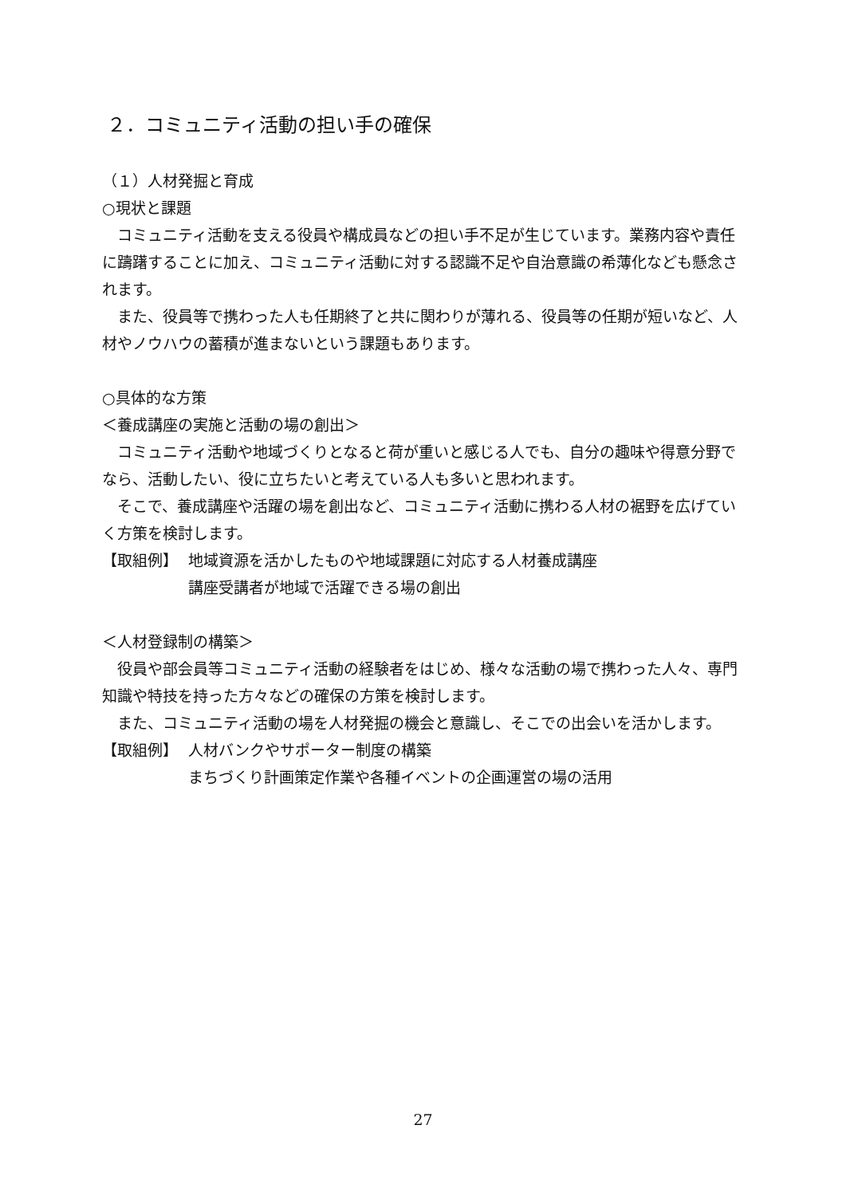２．コミュニティ活動の担い手の確保
（１）人材発掘と育成
○現状と課題
コミュニティ活動を支える役員や構成員などの担い手不足が生じています。業務内容や責任に躊躇することに加え、コミュニティ活動に対する認識不足や自治意識の希薄化なども懸念されます。
また、役員等で携わった人も任期終了と共に関わりが薄れる、役員等の任期が短いなど、人材やノウハウの蓄積が進まないという課題もあります。
○具体的な方策
＜養成講座の実施と活動の場の創出＞
コミュニティ活動や地域づくりとなると荷が重いと感じる人でも、自分の趣味や得意分野でなら、活動したい、役に立ちたいと考えている人も多いと思われます。
そこで、養成講座や活躍の場を創出など、コミュニティ活動に携わる人材の裾野を広げていく方策を検討します。
【取組例】 地域資源を活かしたものや地域課題に対応する人材養成講座
講座受講者が地域で活躍できる場の創出
＜人材登録制の構築＞
役員や部会員等コミュニティ活動の経験者をはじめ、様々な活動の場で携わった人々、専門知識や特技を持った方々などの確保の方策を検討します。
また、コミュニティ活動の場を人材発掘の機会と意識し、そこでの出会いを活かします。
【取組例】 人材バンクやサポーター制度の構築
まちづくり計画策定作業や各種イベントの企画運営の場の活用
27